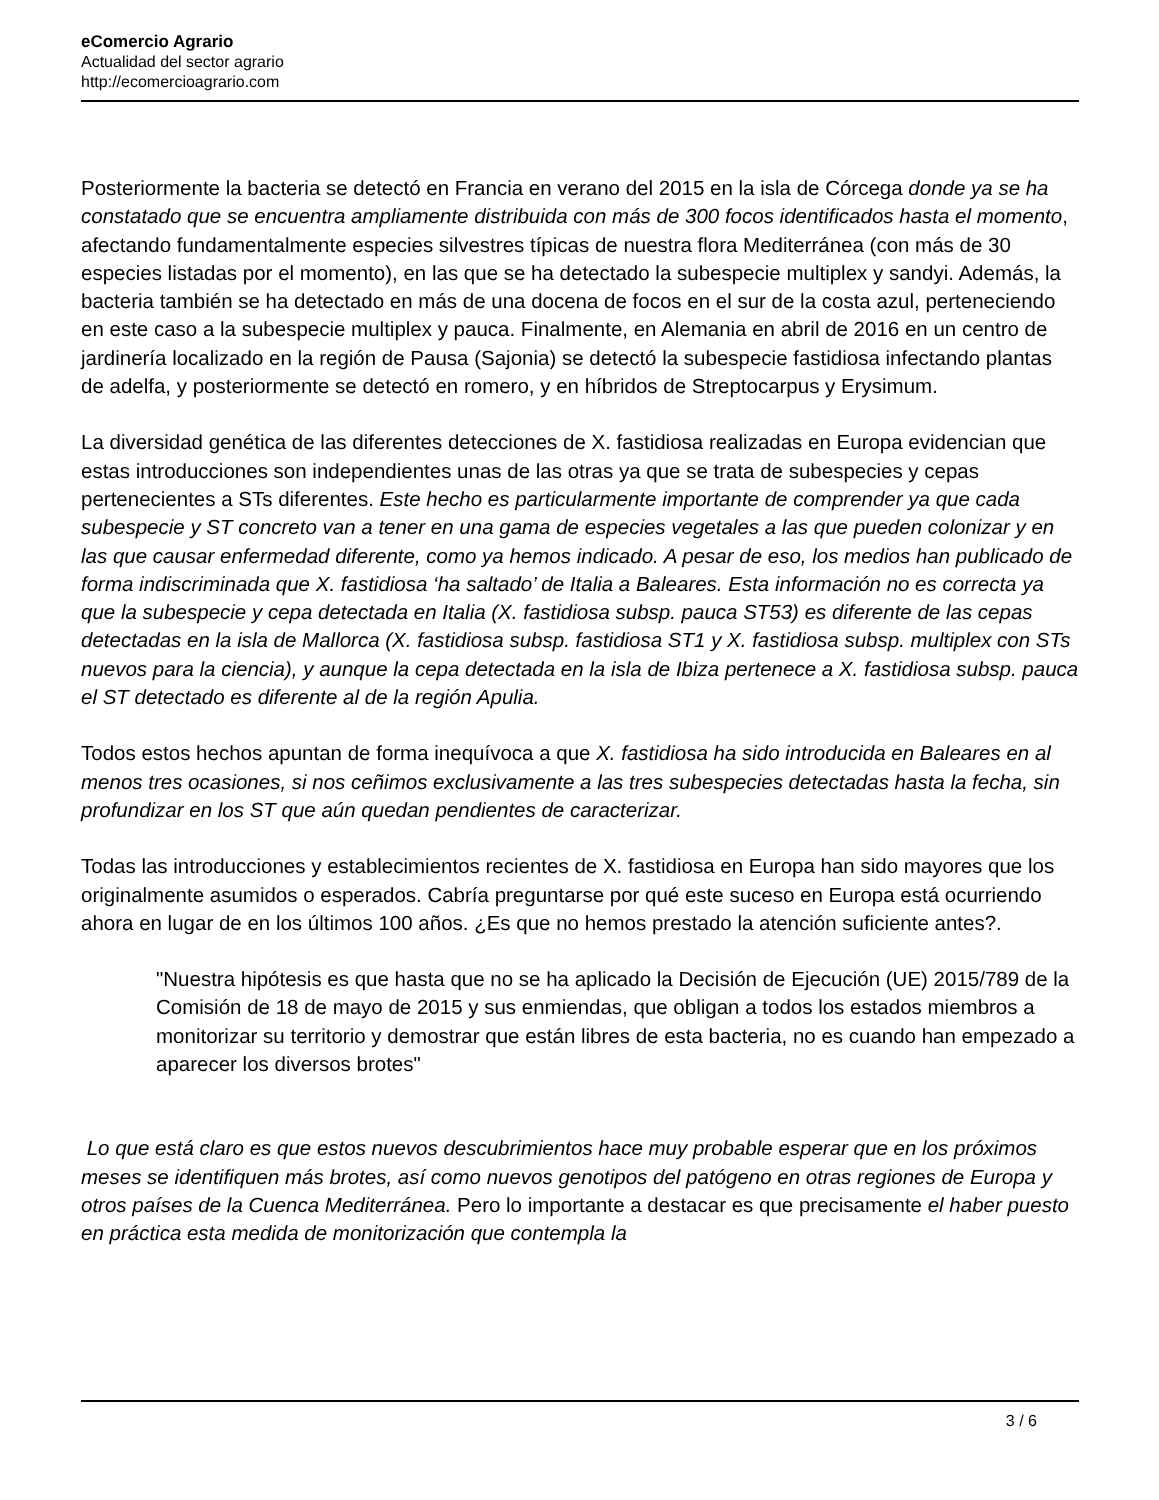eComercio Agrario
Actualidad del sector agrario
http://ecomercioagrario.com
Posteriormente la bacteria se detectó en Francia en verano del 2015 en la isla de Córcega donde ya se ha constatado que se encuentra ampliamente distribuida con más de 300 focos identificados hasta el momento, afectando fundamentalmente especies silvestres típicas de nuestra flora Mediterránea (con más de 30 especies listadas por el momento), en las que se ha detectado la subespecie multiplex y sandyi. Además, la bacteria también se ha detectado en más de una docena de focos en el sur de la costa azul, perteneciendo en este caso a la subespecie multiplex y pauca. Finalmente, en Alemania en abril de 2016 en un centro de jardinería localizado en la región de Pausa (Sajonia) se detectó la subespecie fastidiosa infectando plantas de adelfa, y posteriormente se detectó en romero, y en híbridos de Streptocarpus y Erysimum.
La diversidad genética de las diferentes detecciones de X. fastidiosa realizadas en Europa evidencian que estas introducciones son independientes unas de las otras ya que se trata de subespecies y cepas pertenecientes a STs diferentes. Este hecho es particularmente importante de comprender ya que cada subespecie y ST concreto van a tener en una gama de especies vegetales a las que pueden colonizar y en las que causar enfermedad diferente, como ya hemos indicado. A pesar de eso, los medios han publicado de forma indiscriminada que X. fastidiosa ‘ha saltado’ de Italia a Baleares. Esta información no es correcta ya que la subespecie y cepa detectada en Italia (X. fastidiosa subsp. pauca ST53) es diferente de las cepas detectadas en la isla de Mallorca (X. fastidiosa subsp. fastidiosa ST1 y X. fastidiosa subsp. multiplex con STs nuevos para la ciencia), y aunque la cepa detectada en la isla de Ibiza pertenece a X. fastidiosa subsp. pauca el ST detectado es diferente al de la región Apulia.
Todos estos hechos apuntan de forma inequívoca a que X. fastidiosa ha sido introducida en Baleares en al menos tres ocasiones, si nos ceñimos exclusivamente a las tres subespecies detectadas hasta la fecha, sin profundizar en los ST que aún quedan pendientes de caracterizar.
Todas las introducciones y establecimientos recientes de X. fastidiosa en Europa han sido mayores que los originalmente asumidos o esperados. Cabría preguntarse por qué este suceso en Europa está ocurriendo ahora en lugar de en los últimos 100 años. ¿Es que no hemos prestado la atención suficiente antes?.
"Nuestra hipótesis es que hasta que no se ha aplicado la Decisión de Ejecución (UE) 2015/789 de la Comisión de 18 de mayo de 2015 y sus enmiendas, que obligan a todos los estados miembros a monitorizar su territorio y demostrar que están libres de esta bacteria, no es cuando han empezado a aparecer los diversos brotes"
Lo que está claro es que estos nuevos descubrimientos hace muy probable esperar que en los próximos meses se identifiquen más brotes, así como nuevos genotipos del patógeno en otras regiones de Europa y otros países de la Cuenca Mediterránea. Pero lo importante a destacar es que precisamente el haber puesto en práctica esta medida de monitorización que contempla la
3 / 6